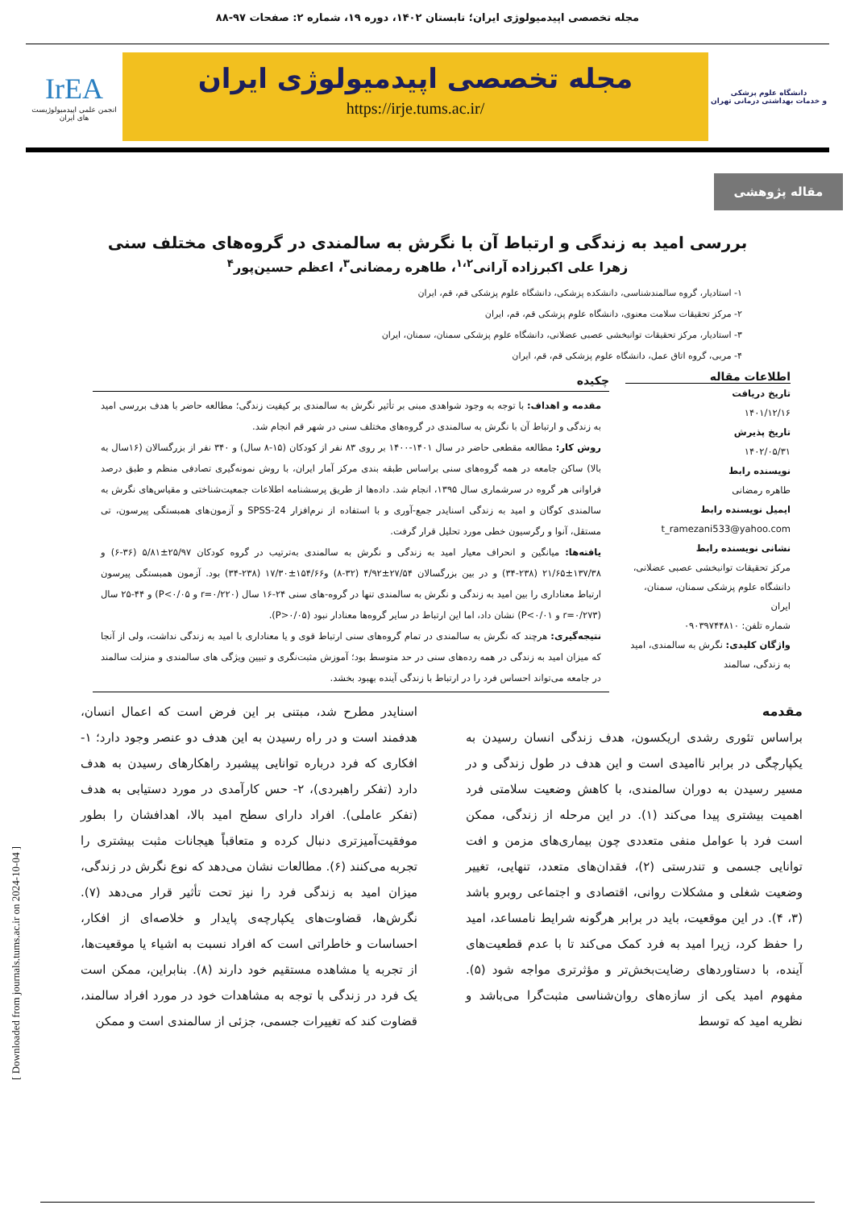مجله تخصصی اپیدمیولوژی ایران؛ تابستان ۱۴۰۲، دوره ۱۹، شماره ۲: صفحات ۹۷-۸۸
دانشگاه علوم پزشکی
و خدمات بهداشتی درمانی تهران
مجله تخصصی اپیدمیولوژی ایران
https://irje.tums.ac.ir/
IrEA
انجمن علمی اپیدمیولوژیست های ایران
مقاله پژوهشی
بررسی امید به زندگی و ارتباط آن با نگرش به سالمندی در گروه‌های مختلف سنی
زهرا علی اکبرزاده آرانی<sup>۱،۲</sup>، طاهره رمضانی<sup>۳</sup>، اعظم حسین‌پور<sup>۴</sup>
۱- استادیار، گروه سالمندشناسی، دانشکده پزشکی، دانشگاه علوم پزشکی قم، قم، ایران
۲- مرکز تحقیقات سلامت معنوی، دانشگاه علوم پزشکی قم، قم، ایران
۳- استادیار، مرکز تحقیقات توانبخشی عصبی عضلانی، دانشگاه علوم پزشکی سمنان، سمنان، ایران
۴- مربی، گروه اتاق عمل، دانشگاه علوم پزشکی قم، قم، ایران
اطلاعات مقاله
تاریخ دریافت
۱۴۰۱/۱۲/۱۶
تاریخ پذیرش
۱۴۰۲/۰۵/۳۱
نویسنده رابط
طاهره رمضانی
ایمیل نویسنده رابط
t_ramezani533@yahoo.com
نشانی نویسنده رابط
مرکز تحقیقات توانبخشی عصبی عضلانی، دانشگاه علوم پزشکی سمنان، سمنان، ایران
شماره تلفن: ۰۹۰۳۹۷۴۴۸۱۰
واژگان کلیدی: نگرش به سالمندی، امید به زندگی، سالمند
چکیده
مقدمه و اهداف: با توجه به وجود شواهدی مبنی بر تأثیر نگرش به سالمندی بر کیفیت زندگی؛ مطالعه حاضر با هدف بررسی امید به زندگی و ارتباط آن با نگرش به سالمندی در گروه‌های مختلف سنی در شهر قم انجام شد.
روش کار: مطالعه مقطعی حاضر در سال ۱۴۰۱-۱۴۰۰ بر روی ۸۳ نفر از کودکان (۱۵-۸ سال) و ۳۴۰ نفر از بزرگسالان (۱۶سال به بالا) ساکن جامعه در همه گروه‌های سنی براساس طبقه بندی مرکز آمار ایران، با روش نمونه‌گیری تصادفی منظم و طبق درصد فراوانی هر گروه در سرشماری سال ۱۳۹۵، انجام شد. داده‌ها از طریق پرسشنامه اطلاعات جمعیت‌شناختی و مقیاس‌های نگرش به سالمندی کوگان و امید به زندگی اسنایدر جمع-آوری و با استفاده از نرم‌افزار SPSS-24 و آزمون‌های همبستگی پیرسون، تی مستقل، آنوا و رگرسیون خطی مورد تحلیل قرار گرفت.
یافته‌ها: میانگین و انحراف معیار امید به زندگی و نگرش به سالمندی به‌ترتیب در گروه کودکان ۲۵/۹۷±۵/۸۱ (۳۶-۶) و ۱۳۷/۳۸±۲۱/۶۵ (۲۳۸-۳۴) و در بین بزرگسالان ۲۷/۵۴±۴/۹۲ (۳۲-۸) و۱۵۴/۶۶±۱۷/۳۰ (۲۳۸-۳۴) بود. آزمون همبستگی پیرسون ارتباط معناداری را بین امید به زندگی و نگرش به سالمندی تنها در گروه-های سنی ۲۴-۱۶ سال (r=۰/۲۲۰ و P<۰/۰۵) و ۴۴-۲۵ سال (r=۰/۲۷۳ و P<۰/۰۱) نشان داد، اما این ارتباط در سایر گروه‌ها معنادار نبود (P>۰/۰۵).
نتیجه‌گیری: هرچند که نگرش به سالمندی در تمام گروه‌های سنی ارتباط قوی و یا معناداری با امید به زندگی نداشت، ولی از آنجا که میزان امید به زندگی در همه رده‌های سنی در حد متوسط بود؛ آموزش مثبت‌نگری و تبیین ویژگی های سالمندی و منزلت سالمند در جامعه می‌تواند احساس فرد را در ارتباط با زندگی آینده بهبود بخشد.
مقدمه
براساس تئوری رشدی اریکسون، هدف زندگی انسان رسیدن به یکپارچگی در برابر ناامیدی است و این هدف در طول زندگی و در مسیر رسیدن به دوران سالمندی، با کاهش وضعیت سلامتی فرد اهمیت بیشتری پیدا می‌کند (۱). در این مرحله از زندگی، ممکن است فرد با عوامل منفی متعددی چون بیماری‌های مزمن و افت توانایی جسمی و تندرستی (۲)، فقدان‌های متعدد، تنهایی، تغییر وضعیت شغلی و مشکلات روانی، اقتصادی و اجتماعی روبرو باشد (۳، ۴). در این موقعیت، باید در برابر هرگونه شرایط نامساعد، امید را حفظ کرد، زیرا امید به فرد کمک می‌کند تا با عدم قطعیت‌های آینده، با دستاوردهای رضایت‌بخش‌تر و مؤثرتری مواجه شود (۵). مفهوم امید یکی از سازه‌های روان‌شناسی مثبت‌گرا می‌باشد و نظریه امید که توسط
اسنایدر مطرح شد، مبتنی بر این فرض است که اعمال انسان، هدفمند است و در راه رسیدن به این هدف دو عنصر وجود دارد؛ ۱- افکاری که فرد درباره توانایی پیشبرد راهکارهای رسیدن به هدف دارد (تفکر راهبردی)، ۲- حس کارآمدی در مورد دستیابی به هدف (تفکر عاملی). افراد دارای سطح امید بالا، اهدافشان را بطور موفقیت‌آمیزتری دنبال کرده و متعاقباً هیجانات مثبت بیشتری را تجربه می‌کنند (۶). مطالعات نشان می‌دهد که نوع نگرش در زندگی، میزان امید به زندگی فرد را نیز تحت تأثیر قرار می‌دهد (۷). نگرش‌ها، قضاوت‌های یکپارچه‌ی پایدار و خلاصه‌ای از افکار، احساسات و خاطراتی است که افراد نسبت به اشیاء یا موقعیت‌ها، از تجربه یا مشاهده مستقیم خود دارند (۸). بنابراین، ممکن است یک فرد در زندگی با توجه به مشاهدات خود در مورد افراد سالمند، قضاوت کند که تغییرات جسمی، جزئی از سالمندی است و ممکن
[ Downloaded from journals.tums.ac.ir on 2024-10-04 ]